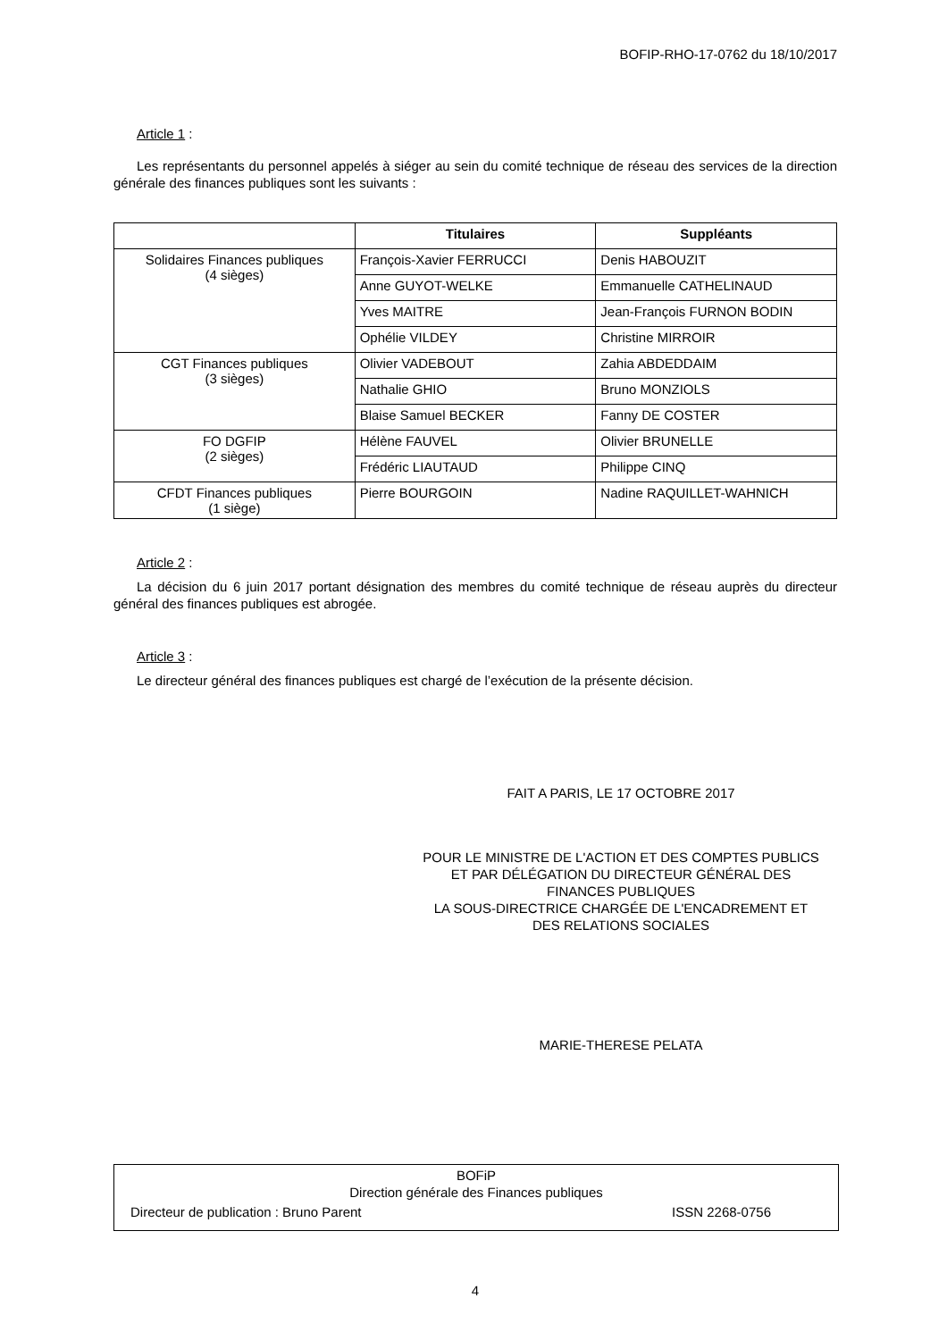BOFIP-RHO-17-0762 du 18/10/2017
Article 1 :
Les représentants du personnel appelés à siéger au sein du comité technique de réseau des services de la direction générale des finances publiques sont les suivants :
| | Titulaires | Suppléants |
| --- | --- | --- |
| Solidaires Finances publiques (4 sièges) | François-Xavier FERRUCCI | Denis HABOUZIT |
| | Anne GUYOT-WELKE | Emmanuelle CATHELINAUD |
| | Yves MAITRE | Jean-François FURNON BODIN |
| | Ophélie VILDEY | Christine MIRROIR |
| CGT Finances publiques (3 sièges) | Olivier VADEBOUT | Zahia ABDEDDAIM |
| | Nathalie GHIO | Bruno MONZIOLS |
| | Blaise Samuel BECKER | Fanny DE COSTER |
| FO DGFIP (2 sièges) | Hélène FAUVEL | Olivier BRUNELLE |
| | Frédéric LIAUTAUD | Philippe CINQ |
| CFDT Finances publiques (1 siège) | Pierre BOURGOIN | Nadine RAQUILLET-WAHNICH |
Article 2 :
La décision du 6 juin 2017 portant désignation des membres du comité technique de réseau auprès du directeur général des finances publiques est abrogée.
Article 3 :
Le directeur général des finances publiques est chargé de l’exécution de la présente décision.
FAIT A PARIS, LE 17 OCTOBRE 2017
POUR LE MINISTRE DE L'ACTION ET DES COMPTES PUBLICS
ET PAR DÉLÉGATION DU DIRECTEUR GÉNÉRAL DES
FINANCES PUBLIQUES
LA SOUS-DIRECTRICE CHARGÉE DE L'ENCADREMENT ET
DES RELATIONS SOCIALES
MARIE-THERESE PELATA
BOFiP
Direction générale des Finances publiques
Directeur de publication : Bruno Parent ISSN 2268-0756
4